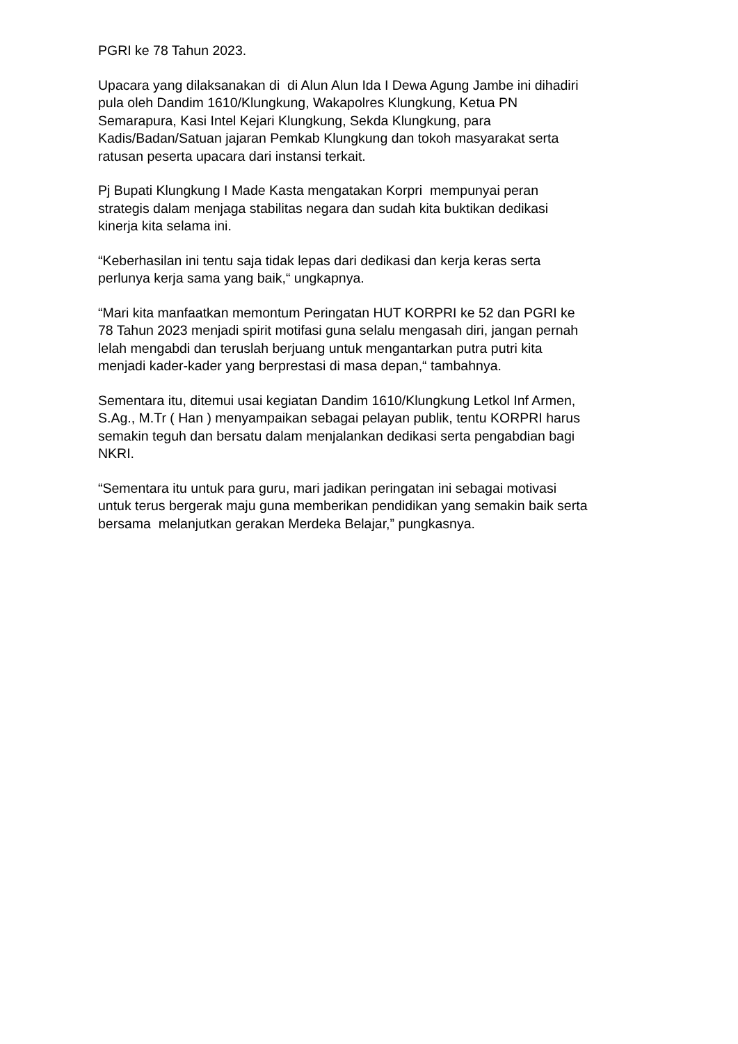PGRI ke 78 Tahun 2023.
Upacara yang dilaksanakan di di Alun Alun Ida I Dewa Agung Jambe ini dihadiri
pula oleh Dandim 1610/Klungkung, Wakapolres Klungkung, Ketua PN
Semarapura, Kasi Intel Kejari Klungkung, Sekda Klungkung, para
Kadis/Badan/Satuan jajaran Pemkab Klungkung dan tokoh masyarakat serta
ratusan peserta upacara dari instansi terkait.
Pj Bupati Klungkung I Made Kasta mengatakan Korpri mempunyai peran
strategis dalam menjaga stabilitas negara dan sudah kita buktikan dedikasi
kinerja kita selama ini.
“Keberhasilan ini tentu saja tidak lepas dari dedikasi dan kerja keras serta
perlunya kerja sama yang baik,“ ungkapnya.
“Mari kita manfaatkan memontum Peringatan HUT KORPRI ke 52 dan PGRI ke
78 Tahun 2023 menjadi spirit motifasi guna selalu mengasah diri, jangan pernah
lelah mengabdi dan teruslah berjuang untuk mengantarkan putra putri kita
menjadi kader-kader yang berprestasi di masa depan,“ tambahnya.
Sementara itu, ditemui usai kegiatan Dandim 1610/Klungkung Letkol Inf Armen,
S.Ag., M.Tr ( Han ) menyampaikan sebagai pelayan publik, tentu KORPRI harus
semakin teguh dan bersatu dalam menjalankan dedikasi serta pengabdian bagi
NKRI.
“Sementara itu untuk para guru, mari jadikan peringatan ini sebagai motivasi
untuk terus bergerak maju guna memberikan pendidikan yang semakin baik serta
bersama melanjutkan gerakan Merdeka Belajar,” pungkasnya.